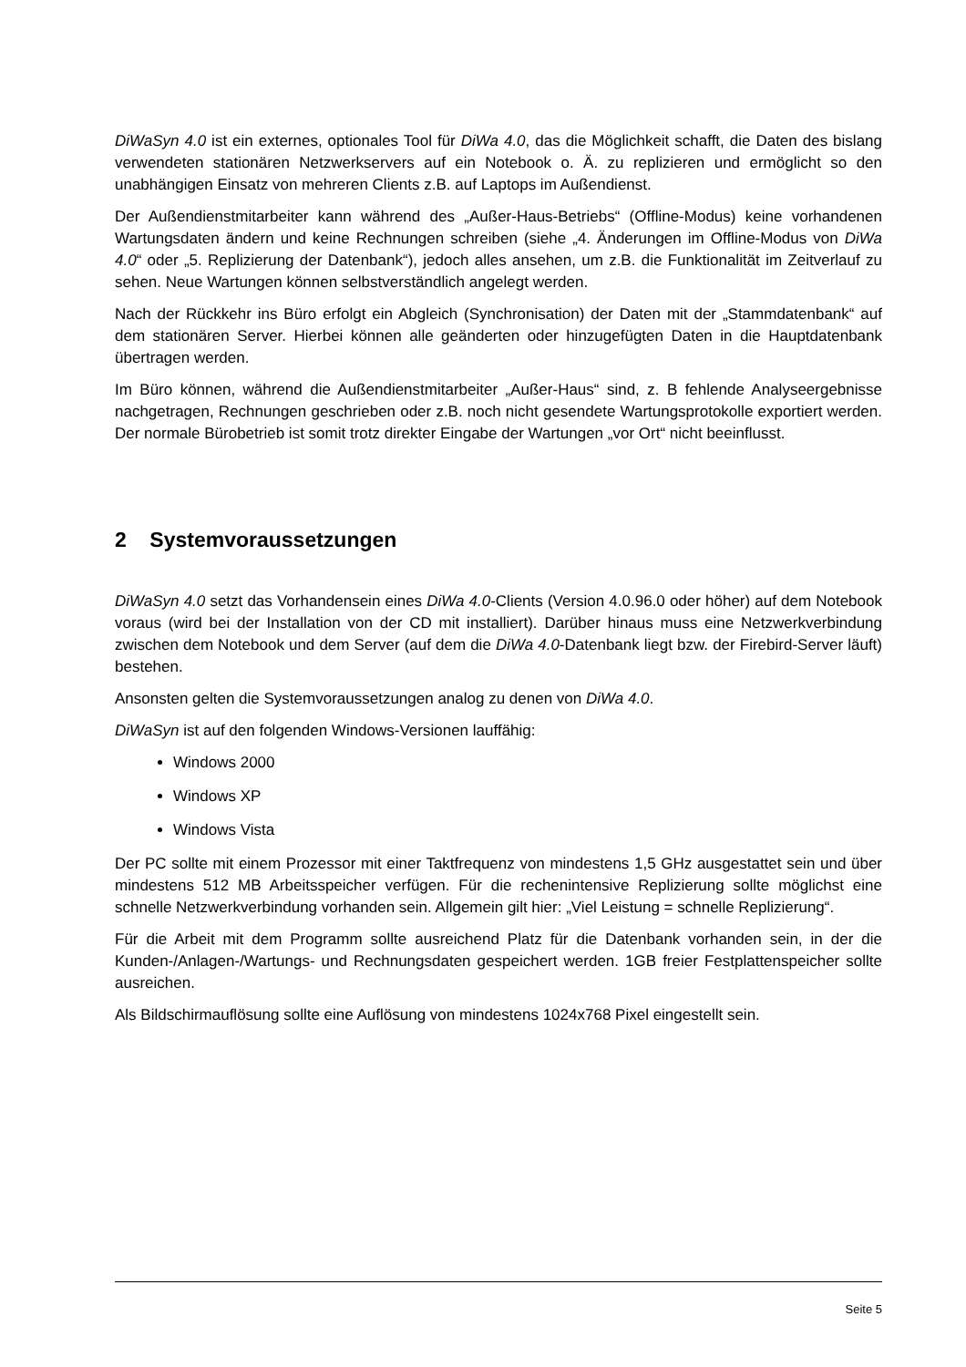DiWaSyn 4.0 ist ein externes, optionales Tool für DiWa 4.0, das die Möglichkeit schafft, die Daten des bislang verwendeten stationären Netzwerkservers auf ein Notebook o. Ä. zu replizieren und ermöglicht so den unabhängigen Einsatz von mehreren Clients z.B. auf Laptops im Außendienst.
Der Außendienstmitarbeiter kann während des „Außer-Haus-Betriebs“ (Offline-Modus) keine vorhandenen Wartungsdaten ändern und keine Rechnungen schreiben (siehe „4. Änderungen im Offline-Modus von DiWa 4.0“ oder „5. Replizierung der Datenbank“), jedoch alles ansehen, um z.B. die Funktionalität im Zeitverlauf zu sehen. Neue Wartungen können selbstverständlich angelegt werden.
Nach der Rückkehr ins Büro erfolgt ein Abgleich (Synchronisation) der Daten mit der „Stammdatenbank“ auf dem stationären Server. Hierbei können alle geänderten oder hinzugefügten Daten in die Hauptdatenbank übertragen werden.
Im Büro können, während die Außendienstmitarbeiter „Außer-Haus“ sind, z. B fehlende Analyseergebnisse nachgetragen, Rechnungen geschrieben oder z.B. noch nicht gesendete Wartungsprotokolle exportiert werden. Der normale Bürobetrieb ist somit trotz direkter Eingabe der Wartungen „vor Ort“ nicht beeinflusst.
2 Systemvoraussetzungen
DiWaSyn 4.0 setzt das Vorhandensein eines DiWa 4.0-Clients (Version 4.0.96.0 oder höher) auf dem Notebook voraus (wird bei der Installation von der CD mit installiert). Darüber hinaus muss eine Netzwerkverbindung zwischen dem Notebook und dem Server (auf dem die DiWa 4.0-Datenbank liegt bzw. der Firebird-Server läuft) bestehen.
Ansonsten gelten die Systemvoraussetzungen analog zu denen von DiWa 4.0.
DiWaSyn ist auf den folgenden Windows-Versionen lauffähig:
Windows 2000
Windows XP
Windows Vista
Der PC sollte mit einem Prozessor mit einer Taktfrequenz von mindestens 1,5 GHz ausgestattet sein und über mindestens 512 MB Arbeitsspeicher verfügen. Für die rechenintensive Replizierung sollte möglichst eine schnelle Netzwerkverbindung vorhanden sein. Allgemein gilt hier: „Viel Leistung = schnelle Replizierung“.
Für die Arbeit mit dem Programm sollte ausreichend Platz für die Datenbank vorhanden sein, in der die Kunden-/Anlagen-/Wartungs- und Rechnungsdaten gespeichert werden. 1GB freier Festplattenspeicher sollte ausreichen.
Als Bildschirmauflösung sollte eine Auflösung von mindestens 1024x768 Pixel eingestellt sein.
Seite 5